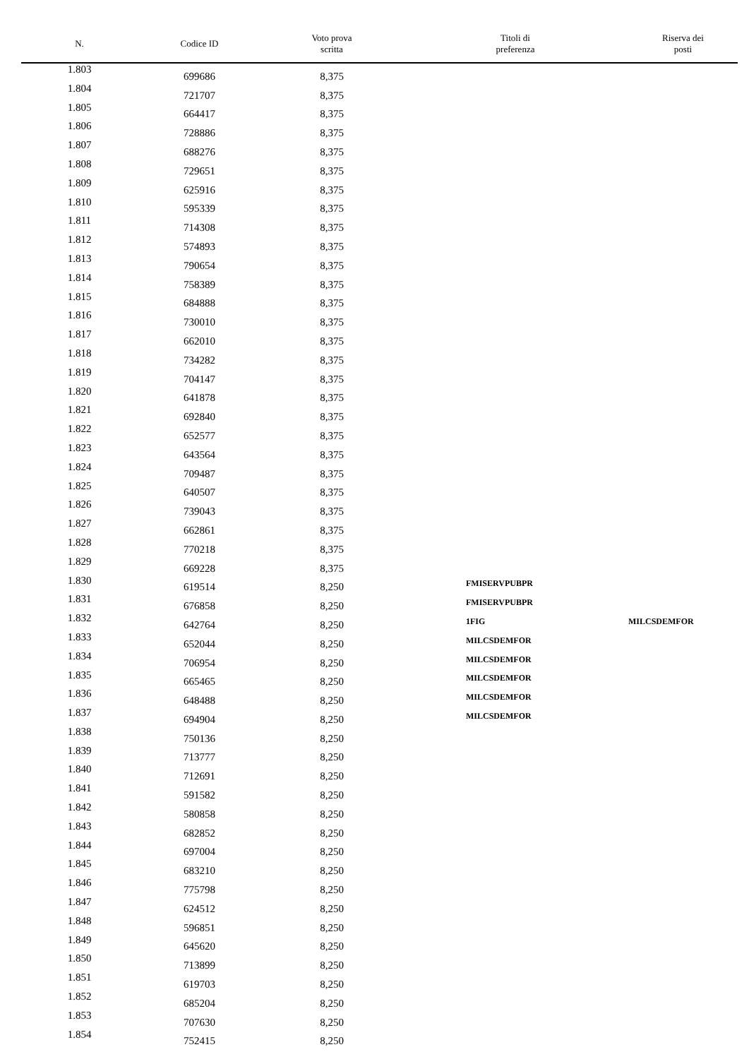| N. | Codice ID | Voto prova scritta | Titoli di preferenza | Riserva dei posti |
| --- | --- | --- | --- | --- |
| 1.803 | 699686 | 8,375 | | |
| 1.804 | 721707 | 8,375 | | |
| 1.805 | 664417 | 8,375 | | |
| 1.806 | 728886 | 8,375 | | |
| 1.807 | 688276 | 8,375 | | |
| 1.808 | 729651 | 8,375 | | |
| 1.809 | 625916 | 8,375 | | |
| 1.810 | 595339 | 8,375 | | |
| 1.811 | 714308 | 8,375 | | |
| 1.812 | 574893 | 8,375 | | |
| 1.813 | 790654 | 8,375 | | |
| 1.814 | 758389 | 8,375 | | |
| 1.815 | 684888 | 8,375 | | |
| 1.816 | 730010 | 8,375 | | |
| 1.817 | 662010 | 8,375 | | |
| 1.818 | 734282 | 8,375 | | |
| 1.819 | 704147 | 8,375 | | |
| 1.820 | 641878 | 8,375 | | |
| 1.821 | 692840 | 8,375 | | |
| 1.822 | 652577 | 8,375 | | |
| 1.823 | 643564 | 8,375 | | |
| 1.824 | 709487 | 8,375 | | |
| 1.825 | 640507 | 8,375 | | |
| 1.826 | 739043 | 8,375 | | |
| 1.827 | 662861 | 8,375 | | |
| 1.828 | 770218 | 8,375 | | |
| 1.829 | 669228 | 8,375 | | |
| 1.830 | 619514 | 8,250 | FMISERVPUBPR | |
| 1.831 | 676858 | 8,250 | FMISERVPUBPR | |
| 1.832 | 642764 | 8,250 | 1FIG | MILCSDEMFOR |
| 1.833 | 652044 | 8,250 | MILCSDEMFOR | |
| 1.834 | 706954 | 8,250 | MILCSDEMFOR | |
| 1.835 | 665465 | 8,250 | MILCSDEMFOR | |
| 1.836 | 648488 | 8,250 | MILCSDEMFOR | |
| 1.837 | 694904 | 8,250 | MILCSDEMFOR | |
| 1.838 | 750136 | 8,250 | | |
| 1.839 | 713777 | 8,250 | | |
| 1.840 | 712691 | 8,250 | | |
| 1.841 | 591582 | 8,250 | | |
| 1.842 | 580858 | 8,250 | | |
| 1.843 | 682852 | 8,250 | | |
| 1.844 | 697004 | 8,250 | | |
| 1.845 | 683210 | 8,250 | | |
| 1.846 | 775798 | 8,250 | | |
| 1.847 | 624512 | 8,250 | | |
| 1.848 | 596851 | 8,250 | | |
| 1.849 | 645620 | 8,250 | | |
| 1.850 | 713899 | 8,250 | | |
| 1.851 | 619703 | 8,250 | | |
| 1.852 | 685204 | 8,250 | | |
| 1.853 | 707630 | 8,250 | | |
| 1.854 | 752415 | 8,250 | | |